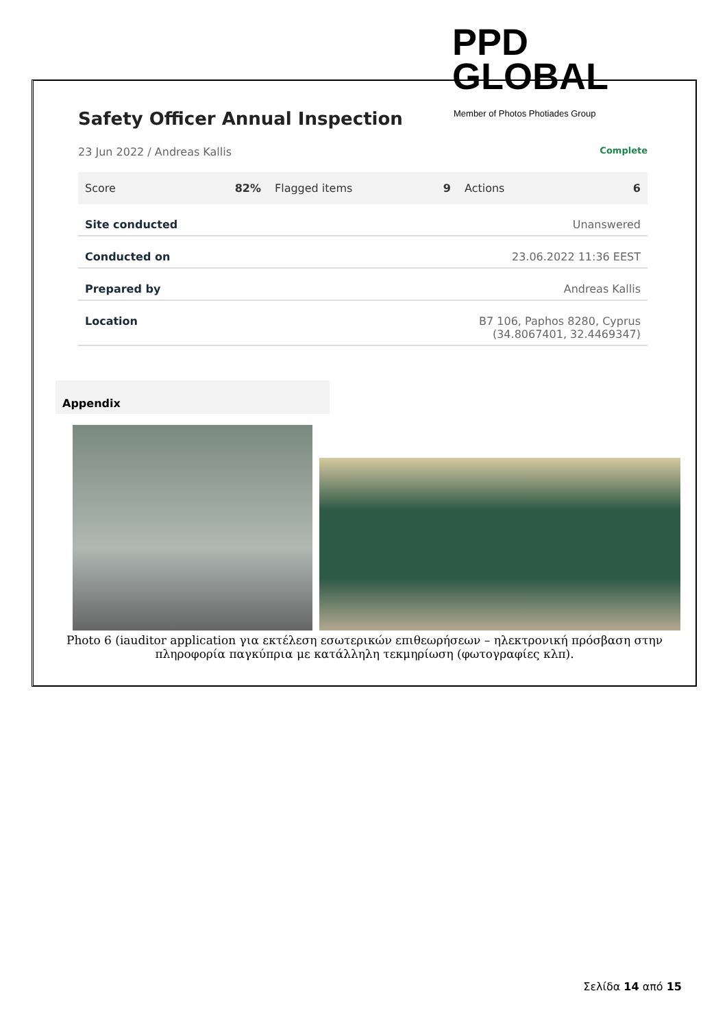PPD GLOBAL
Member of Photos Photiades Group
Safety Officer Annual Inspection
23 Jun 2022 / Andreas Kallis Complete
Score 82% Flagged items 9 Actions 6
| Site conducted | Unanswered |
| Conducted on | 23.06.2022 11:36 EEST |
| Prepared by | Andreas Kallis |
| Location | B7 106, Paphos 8280, Cyprus (34.8067401, 32.4469347) |
Appendix
Photo 6 (iauditor application για εκτέλεση εσωτερικών επιθεωρήσεων – ηλεκτρονική πρόσβαση στην
πληροφορία παγκύπρια με κατάλληλη τεκμηρίωση (φωτογραφίες κλπ).
Σελίδα 14 από 15